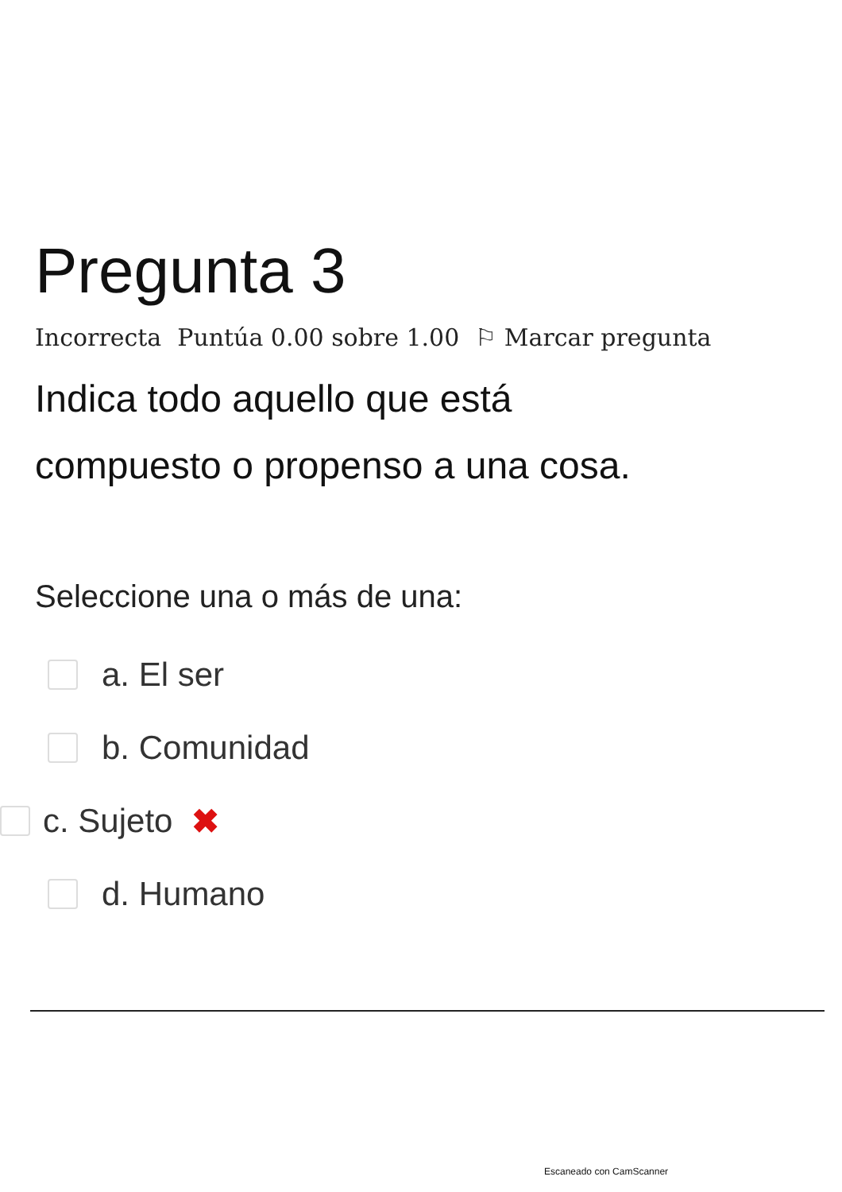Pregunta 3
Incorrecta Puntúa 0.00 sobre 1.00 ⚐ Marcar pregunta
Indica todo aquello que está
compuesto o propenso a una cosa.
Seleccione una o más de una:
a. El ser
b. Comunidad
c. Sujeto ✖
d. Humano
Escaneado con CamScanner